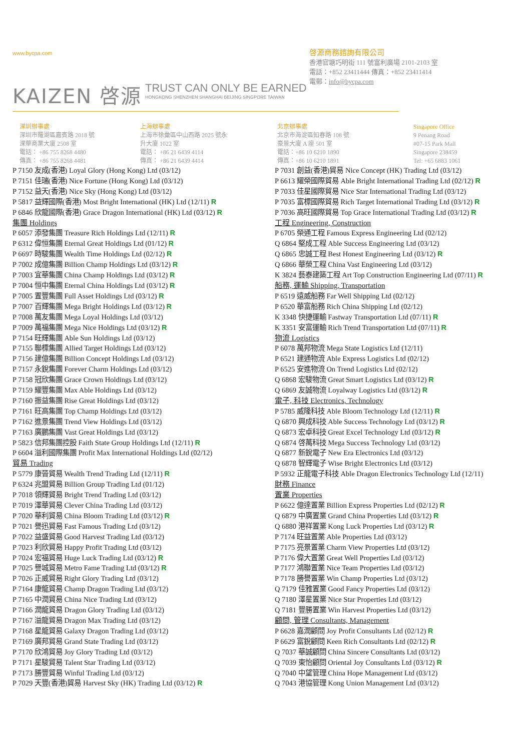www.bycpa.com
啓源商務諮詢有限公司
香港官塘巧明街 111 號富利廣場 2101-2103 室
電話：+852 23411444 傳真：+852 23411414
電郵：info@bycpa.com
KAIZEN 啓源
TRUST CAN ONLY BE EARNED
HONGKONG SHENZHEN SHANGHAI BEIJING SINGPORE TAIWAN
深圳辦事處
深圳市羅湖區嘉賓路 2018 號
深華商業大廈 2508 室
電話： +86 755 8268 4480
傳真： +86 755 8268 4481
上海辦事處
上海市徐彙區中山西路 2025 號永
升大廈 1022 室
電話： +86 21 6439 4114
傳真： +86 21 6439 4414
北京辦事處
北京市海淀區知春路 108 號
豪景大廈 A 座 501 室
電話：+86 10 6210 1890
傳真：+86 10 6210 1891
Singapore Office
9 Penang Road
#07-15 Park Mall
Singapore 238459
Tel: +65 6883 1061
P 7150 友成(香港) Loyal Glory (Hong Kong) Ltd (03/12)
P 7151 佳瑞(香港) Nice Fortune (Hong Kong) Ltd (03/12)
P 7152 益天(香港) Nice Sky (Hong Kong) Ltd (03/12)
P 5817 益輝國際(香港) Most Bright International (HK) Ltd (12/11) R
P 6846 欣龍國際(香港) Grace Dragon International (HK) Ltd (03/12) R
集團 Holdings
P 6057 添發集團 Treasure Rich Holdings Ltd (12/11) R
P 6312 偉恒集團 Eternal Great Holdings Ltd (01/12) R
P 6697 時駿集團 Wealth Time Holdings Ltd (02/12) R
P 7002 成億集團 Billion Champ Holdings Ltd (03/12) R
P 7003 宜華集團 China Champ Holdings Ltd (03/12) R
P 7004 恒中集團 Eternal China Holdings Ltd (03/12) R
P 7005 置豐集團 Full Asset Holdings Ltd (03/12) R
P 7007 百輝集團 Mega Bright Holdings Ltd (03/12) R
P 7008 萬友集團 Mega Loyal Holdings Ltd (03/12)
P 7009 萬福集團 Mega Nice Holdings Ltd (03/12) R
P 7154 旺輝集團 Able Sun Holdings Ltd (03/12)
P 7155 聯標集團 Allied Target Holdings Ltd (03/12)
P 7156 建億集團 Billion Concept Holdings Ltd (03/12)
P 7157 永銳集團 Forever Charm Holdings Ltd (03/12)
P 7158 冠欣集團 Grace Crown Holdings Ltd (03/12)
P 7159 耀豐集團 Max Able Holdings Ltd (03/12)
P 7160 振益集團 Rise Great Holdings Ltd (03/12)
P 7161 旺高集團 Top Champ Holdings Ltd (03/12)
P 7162 進景集團 Trend View Holdings Ltd (03/12)
P 7163 廣鵬集團 Vast Great Holdings Ltd (03/12)
P 5823 信邦集團控股 Faith State Group Holdings Ltd (12/11) R
P 6604 溢利國際集團 Profit Max International Holdings Ltd (02/12)
貿易 Trading
P 5779 康晉貿易 Wealth Trend Trading Ltd (12/11) R
P 6324 兆盟貿易 Billion Group Trading Ltd (01/12)
P 7018 領輝貿易 Bright Trend Trading Ltd (03/12)
P 7019 澤華貿易 Clever China Trading Ltd (03/12)
P 7020 華利貿易 China Bloom Trading Ltd (03/12) R
P 7021 譽迅貿易 Fast Famous Trading Ltd (03/12)
P 7022 益盛貿易 Good Harvest Trading Ltd (03/12)
P 7023 利欣貿易 Happy Profit Trading Ltd (03/12)
P 7024 宏福貿易 Huge Luck Trading Ltd (03/12) R
P 7025 譽城貿易 Metro Fame Trading Ltd (03/12) R
P 7026 正威貿易 Right Glory Trading Ltd (03/12)
P 7164 康龍貿易 Champ Dragon Trading Ltd (03/12)
P 7165 中潤貿易 China Nice Trading Ltd (03/12)
P 7166 潤龍貿易 Dragon Glory Trading Ltd (03/12)
P 7167 溢龍貿易 Dragon Max Trading Ltd (03/12)
P 7168 星龍貿易 Galaxy Dragon Trading Ltd (03/12)
P 7169 廣邦貿易 Grand State Trading Ltd (03/12)
P 7170 欣鴻貿易 Joy Glory Trading Ltd (03/12)
P 7171 星駿貿易 Talent Star Trading Ltd (03/12)
P 7173 勝豐貿易 Winful Trading Ltd (03/12)
P 7029 天豐(香港)貿易 Harvest Sky (HK) Trading Ltd (03/12) R
P 7031 創益(香港)貿易 Nice Concept (HK) Trading Ltd (03/12)
P 6613 耀榮國際貿易 Able Bright International Trading Ltd (02/12) R
P 7033 佳星國際貿易 Nice Star International Trading Ltd (03/12)
P 7035 富標國際貿易 Rich Target International Trading Ltd (03/12) R
P 7036 高旺國際貿易 Top Grace International Trading Ltd (03/12) R
工程 Engineering, Construction
P 6705 榮通工程 Famous Express Engineering Ltd (02/12)
Q 6864 堅成工程 Able Success Engineering Ltd (03/12)
Q 6865 忠誠工程 Best Honest Engineering Ltd (03/12) R
Q 6866 華榮工程 China Vast Engineering Ltd (03/12)
K 3824 藝泰建築工程 Art Top Construction Engineering Ltd (07/11) R
船務, 運輸 Shipping, Transportation
P 6519 遠威船務 Far Well Shipping Ltd (02/12)
P 6520 華富船務 Rich China Shipping Ltd (02/12)
K 3348 快捷運輸 Fastway Transportation Ltd (07/11) R
K 3351 安富運輸 Rich Trend Transportation Ltd (07/11) R
物流 Logistics
P 6078 萬邦物流 Mega State Logistics Ltd (12/11)
P 6521 建通物流 Able Express Logistics Ltd (02/12)
P 6525 安進物流 On Trend Logistics Ltd (02/12)
Q 6868 宏駿物流 Great Smart Logistics Ltd (03/12) R
Q 6869 友誠物流 Loyalway Logistics Ltd (03/12) R
電子, 科技 Electronics, Technology
P 5785 威隆科技 Able Bloom Technology Ltd (12/11) R
Q 6870 興成科技 Able Success Technology Ltd (03/12) R
Q 6873 宏卓科技 Great Excel Technology Ltd (03/12) R
Q 6874 啓萬科技 Mega Success Technology Ltd (03/12)
Q 6877 新銳電子 New Era Electronics Ltd (03/12)
Q 6878 智輝電子 Wise Bright Electronics Ltd (03/12)
P 5932 正龍電子科技 Able Dragon Electronics Technology Ltd (12/11)
財務 Finance
置業 Properties
P 6622 億達置業 Billion Express Properties Ltd (02/12) R
Q 6879 中廣置業 Grand China Properties Ltd (03/12) R
Q 6880 港祥置業 Kong Luck Properties Ltd (03/12) R
P 7174 旺益置業 Able Properties Ltd (03/12)
P 7175 亮景置業 Charm View Properties Ltd (03/12)
P 7176 偉大置業 Great Well Properties Ltd (03/12)
P 7177 鴻聯置業 Nice Team Properties Ltd (03/12)
P 7178 勝譽置業 Win Champ Properties Ltd (03/12)
Q 7179 佳雅置業 Good Fancy Properties Ltd (03/12)
Q 7180 澤星置業 Nice Star Properties Ltd (03/12)
Q 7181 豐勝置業 Win Harvest Properties Ltd (03/12)
顧問, 管理 Consultants, Management
P 6628 嘉潤顧問 Joy Profit Consultants Ltd (02/12) R
P 6629 富銳顧問 Keen Rich Consultants Ltd (02/12) R
Q 7037 華誠顧問 China Sincere Consultants Ltd (03/12)
Q 7039 東怡顧問 Oriental Joy Consultants Ltd (03/12) R
Q 7040 中望管理 China Hope Management Ltd (03/12)
Q 7043 港協管理 Kong Union Management Ltd (03/12)